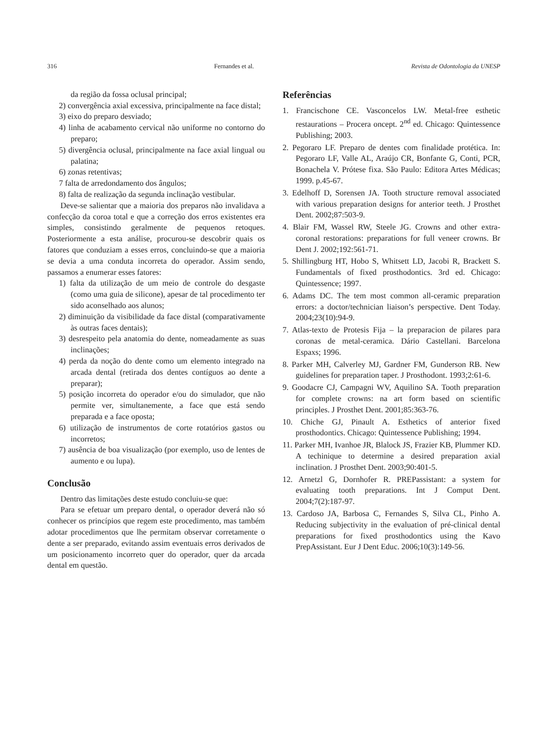316 Fernandes et al. Revista de Odontologia da UNESP
da região da fossa oclusal principal;
2) convergência axial excessiva, principalmente na face distal;
3) eixo do preparo desviado;
4) linha de acabamento cervical não uniforme no contorno do preparo;
5) divergência oclusal, principalmente na face axial lingual ou palatina;
6) zonas retentivas;
7 falta de arredondamento dos ângulos;
8) falta de realização da segunda inclinação vestibular.
Deve-se salientar que a maioria dos preparos não invalidava a confecção da coroa total e que a correção dos erros existentes era simples, consistindo geralmente de pequenos retoques. Posteriormente a esta análise, procurou-se descobrir quais os fatores que conduziam a esses erros, concluindo-se que a maioria se devia a uma conduta incorreta do operador. Assim sendo, passamos a enumerar esses fatores:
1) falta da utilização de um meio de controle do desgaste (como uma guia de silicone), apesar de tal procedimento ter sido aconselhado aos alunos;
2) diminuição da visibilidade da face distal (comparativamente às outras faces dentais);
3) desrespeito pela anatomia do dente, nomeadamente as suas inclinações;
4) perda da noção do dente como um elemento integrado na arcada dental (retirada dos dentes contíguos ao dente a preparar);
5) posição incorreta do operador e/ou do simulador, que não permite ver, simultanemente, a face que está sendo preparada e a face oposta;
6) utilização de instrumentos de corte rotatórios gastos ou incorretos;
7) ausência de boa visualização (por exemplo, uso de lentes de aumento e ou lupa).
Conclusão
Dentro das limitações deste estudo concluiu-se que:
Para se efetuar um preparo dental, o operador deverá não só conhecer os princípios que regem este procedimento, mas também adotar procedimentos que lhe permitam observar corretamente o dente a ser preparado, evitando assim eventuais erros derivados de um posicionamento incorreto quer do operador, quer da arcada dental em questão.
Referências
1. Francischone CE. Vasconcelos LW. Metal-free esthetic restaurations – Procera oncept. 2<sup>nd</sup> ed. Chicago: Quintessence Publishing; 2003.
2. Pegoraro LF. Preparo de dentes com finalidade protética. In: Pegoraro LF, Valle AL, Araújo CR, Bonfante G, Conti, PCR, Bonachela V. Prótese fixa. São Paulo: Editora Artes Médicas; 1999. p.45-67.
3. Edelhoff D, Sorensen JA. Tooth structure removal associated with various preparation designs for anterior teeth. J Prosthet Dent. 2002;87:503-9.
4. Blair FM, Wassel RW, Steele JG. Crowns and other extra-coronal restorations: preparations for full veneer crowns. Br Dent J. 2002;192:561-71.
5. Shillingburg HT, Hobo S, Whitsett LD, Jacobi R, Brackett S. Fundamentals of fixed prosthodontics. 3rd ed. Chicago: Quintessence; 1997.
6. Adams DC. The tem most common all-ceramic preparation errors: a doctor/technician liaison’s perspective. Dent Today. 2004;23(10):94-9.
7. Atlas-texto de Protesis Fija – la preparacion de pilares para coronas de metal-ceramica. Dário Castellani. Barcelona Espaxs; 1996.
8. Parker MH, Calverley MJ, Gardner FM, Gunderson RB. New guidelines for preparation taper. J Prosthodont. 1993;2:61-6.
9. Goodacre CJ, Campagni WV, Aquilino SA. Tooth preparation for complete crowns: na art form based on scientific principles. J Prosthet Dent. 2001;85:363-76.
10. Chiche GJ, Pinault A. Esthetics of anterior fixed prosthodontics. Chicago: Quintessence Publishing; 1994.
11. Parker MH, Ivanhoe JR, Blalock JS, Frazier KB, Plummer KD. A techinique to determine a desired preparation axial inclination. J Prosthet Dent. 2003;90:401-5.
12. Arnetzl G, Dornhofer R. PREPassistant: a system for evaluating tooth preparations. Int J Comput Dent. 2004;7(2):187-97.
13. Cardoso JA, Barbosa C, Fernandes S, Silva CL, Pinho A. Reducing subjectivity in the evaluation of pré-clinical dental preparations for fixed prosthodontics using the Kavo PrepAssistant. Eur J Dent Educ. 2006;10(3):149-56.